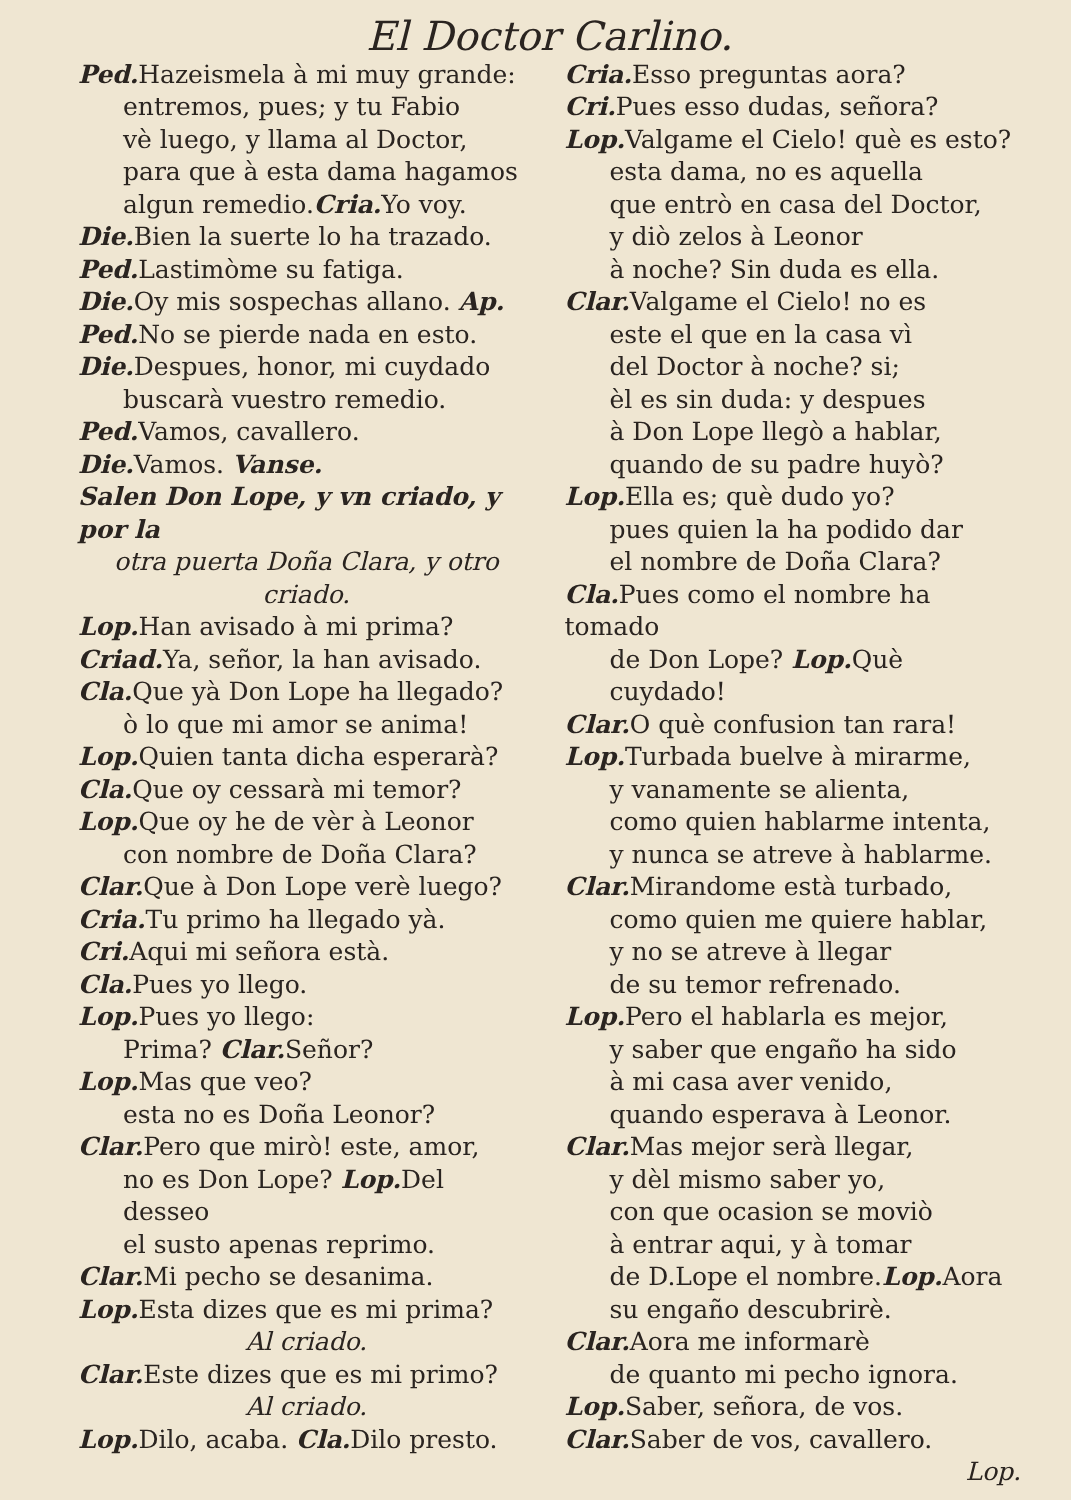El Doctor Carlino.
Ped. Hazeismela à mi muy grande:
entremos, pues; y tu Fabio
vè luego, y llama al Doctor,
para que à esta dama hagamos
algun remedio.Cria. Yo voy.
Die. Bien la suerte lo ha trazado.
Ped. Lastimòme su fatiga.
Die. Oy mis sospechas allano. Ap.
Ped. No se pierde nada en esto.
Die. Despues, honor, mi cuydado
buscarà vuestro remedio.
Ped. Vamos, cavallero.
Die. Vamos. Vanse.
Salen Don Lope, y vn criado, y por la
otra puerta Doña Clara, y otro criado.
Lop. Han avisado à mi prima?
Criad. Ya, señor, la han avisado.
Cla. Que yà Don Lope ha llegado?
ò lo que mi amor se anima!
Lop. Quien tanta dicha esperarà?
Cla. Que oy cessarà mi temor?
Lop. Que oy he de vèr à Leonor
con nombre de Doña Clara?
Clar. Que à Don Lope verè luego?
Cria. Tu primo ha llegado yà.
Cri. Aqui mi señora està.
Cla. Pues yo llego.
Lop. Pues yo llego:
Prima? Clar. Señor?
Lop. Mas que veo?
esta no es Doña Leonor?
Clar. Pero que mirò! este, amor,
no es Don Lope? Lop. Del desseo
el susto apenas reprimo.
Clar. Mi pecho se desanima.
Lop. Esta dizes que es mi prima?
Al criado.
Clar. Este dizes que es mi primo?
Al criado.
Lop. Dilo, acaba. Cla. Dilo presto.
Cria. Esso preguntas aora?
Cri. Pues esso dudas, señora?
Lop. Valgame el Cielo! què es esto?
esta dama, no es aquella
que entrò en casa del Doctor,
y diò zelos à Leonor
à noche? Sin duda es ella.
Clar. Valgame el Cielo! no es
este el que en la casa vì
del Doctor à noche? si;
èl es sin duda: y despues
à Don Lope llegò a hablar,
quando de su padre huyò?
Lop. Ella es; què dudo yo?
pues quien la ha podido dar
el nombre de Doña Clara?
Cla. Pues como el nombre ha tomado
de Don Lope? Lop. Què cuydado!
Clar. O què confusion tan rara!
Lop. Turbada buelve à mirarme,
y vanamente se alienta,
como quien hablarme intenta,
y nunca se atreve à hablarme.
Clar. Mirandome està turbado,
como quien me quiere hablar,
y no se atreve à llegar
de su temor refrenado.
Lop. Pero el hablarla es mejor,
y saber que engaño ha sido
à mi casa aver venido,
quando esperava à Leonor.
Clar. Mas mejor serà llegar,
y dèl mismo saber yo,
con que ocasion se moviò
à entrar aqui, y à tomar
de D.Lope el nombre.Lop. Aora
su engaño descubrirè.
Clar. Aora me informarè
de quanto mi pecho ignora.
Lop. Saber, señora, de vos.
Clar. Saber de vos, cavallero.
Lop.